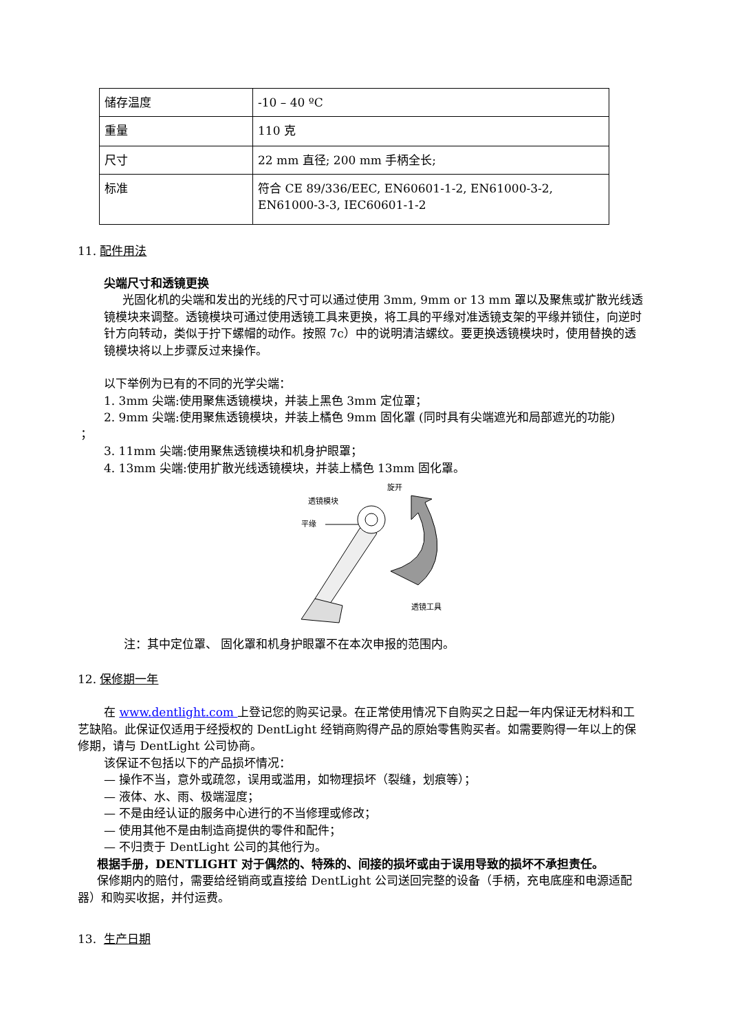| 储存温度 | -10 – 40 ºC |
| 重量 | 110 克 |
| 尺寸 | 22 mm 直径; 200 mm 手柄全长; |
| 标准 | 符合 CE 89/336/EEC, EN60601-1-2, EN61000-3-2, EN61000-3-3, IEC60601-1-2 |
11. 配件用法
尖端尺寸和透镜更换
光固化机的尖端和发出的光线的尺寸可以通过使用 3mm, 9mm or 13 mm 罩以及聚焦或扩散光线透镜模块来调整。透镜模块可通过使用透镜工具来更换，将工具的平缘对准透镜支架的平缘并锁住，向逆时针方向转动，类似于拧下螺帽的动作。按照 7c）中的说明清洁螺纹。要更换透镜模块时，使用替换的透镜模块将以上步骤反过来操作。
以下举例为已有的不同的光学尖端：
1. 3mm 尖端:使用聚焦透镜模块，并装上黑色 3mm 定位罩；
2. 9mm 尖端:使用聚焦透镜模块，并装上橘色 9mm 固化罩 (同时具有尖端遮光和局部遮光的功能)
；
3. 11mm 尖端:使用聚焦透镜模块和机身护眼罩；
4. 13mm 尖端:使用扩散光线透镜模块，并装上橘色 13mm 固化罩。
旋开
透镜模块
平缘
透镜工具
注：其中定位罩、 固化罩和机身护眼罩不在本次申报的范围内。
12. 保修期一年
在 www.dentlight.com 上登记您的购买记录。在正常使用情况下自购买之日起一年内保证无材料和工艺缺陷。此保证仅适用于经授权的 DentLight 经销商购得产品的原始零售购买者。如需要购得一年以上的保修期，请与 DentLight 公司协商。
该保证不包括以下的产品损坏情况：
— 操作不当，意外或疏忽，误用或滥用，如物理损坏（裂缝，划痕等）；
— 液体、水、雨、极端湿度；
— 不是由经认证的服务中心进行的不当修理或修改；
— 使用其他不是由制造商提供的零件和配件；
— 不归责于 DentLight 公司的其他行为。
根据手册，DENTLIGHT 对于偶然的、特殊的、间接的损坏或由于误用导致的损坏不承担责任。
保修期内的赔付，需要给经销商或直接给 DentLight 公司送回完整的设备（手柄，充电底座和电源适配器）和购买收据，并付运费。
13. 生产日期